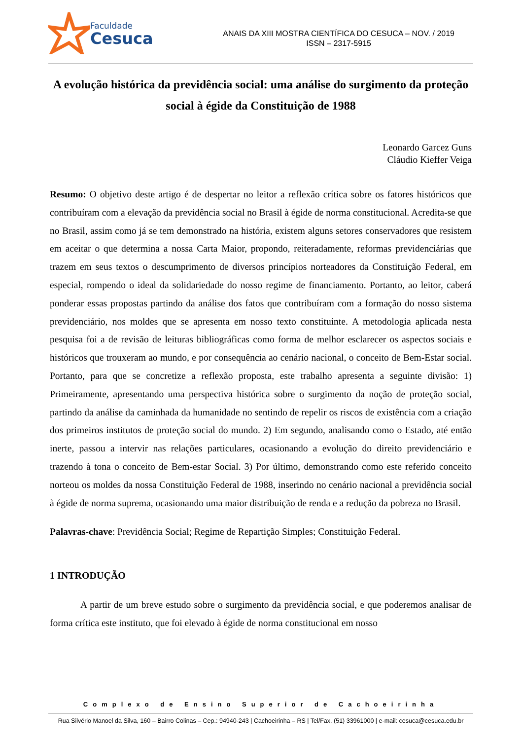Faculdade
Cesuca
ANAIS DA XIII MOSTRA CIENTÍFICA DO CESUCA – NOV. / 2019
ISSN – 2317-5915
A evolução histórica da previdência social: uma análise do surgimento da proteção social à égide da Constituição de 1988
Leonardo Garcez Guns
Cláudio Kieffer Veiga
Resumo: O objetivo deste artigo é de despertar no leitor a reflexão crítica sobre os fatores históricos que contribuíram com a elevação da previdência social no Brasil à égide de norma constitucional. Acredita-se que no Brasil, assim como já se tem demonstrado na história, existem alguns setores conservadores que resistem em aceitar o que determina a nossa Carta Maior, propondo, reiteradamente, reformas previdenciárias que trazem em seus textos o descumprimento de diversos princípios norteadores da Constituição Federal, em especial, rompendo o ideal da solidariedade do nosso regime de financiamento. Portanto, ao leitor, caberá ponderar essas propostas partindo da análise dos fatos que contribuíram com a formação do nosso sistema previdenciário, nos moldes que se apresenta em nosso texto constituinte. A metodologia aplicada nesta pesquisa foi a de revisão de leituras bibliográficas como forma de melhor esclarecer os aspectos sociais e históricos que trouxeram ao mundo, e por consequência ao cenário nacional, o conceito de Bem-Estar social. Portanto, para que se concretize a reflexão proposta, este trabalho apresenta a seguinte divisão: 1) Primeiramente, apresentando uma perspectiva histórica sobre o surgimento da noção de proteção social, partindo da análise da caminhada da humanidade no sentindo de repelir os riscos de existência com a criação dos primeiros institutos de proteção social do mundo. 2) Em segundo, analisando como o Estado, até então inerte, passou a intervir nas relações particulares, ocasionando a evolução do direito previdenciário e trazendo à tona o conceito de Bem-estar Social. 3) Por último, demonstrando como este referido conceito norteou os moldes da nossa Constituição Federal de 1988, inserindo no cenário nacional a previdência social à égide de norma suprema, ocasionando uma maior distribuição de renda e a redução da pobreza no Brasil.
Palavras-chave: Previdência Social; Regime de Repartição Simples; Constituição Federal.
1 INTRODUÇÃO
A partir de um breve estudo sobre o surgimento da previdência social, e que poderemos analisar de forma crítica este instituto, que foi elevado à égide de norma constitucional em nosso
Complexo de Ensino Superior de Cachoeirinha
Rua Silvério Manoel da Silva, 160 – Bairro Colinas – Cep.: 94940-243 | Cachoeirinha – RS | Tel/Fax. (51) 33961000 | e-mail: cesuca@cesuca.edu.br